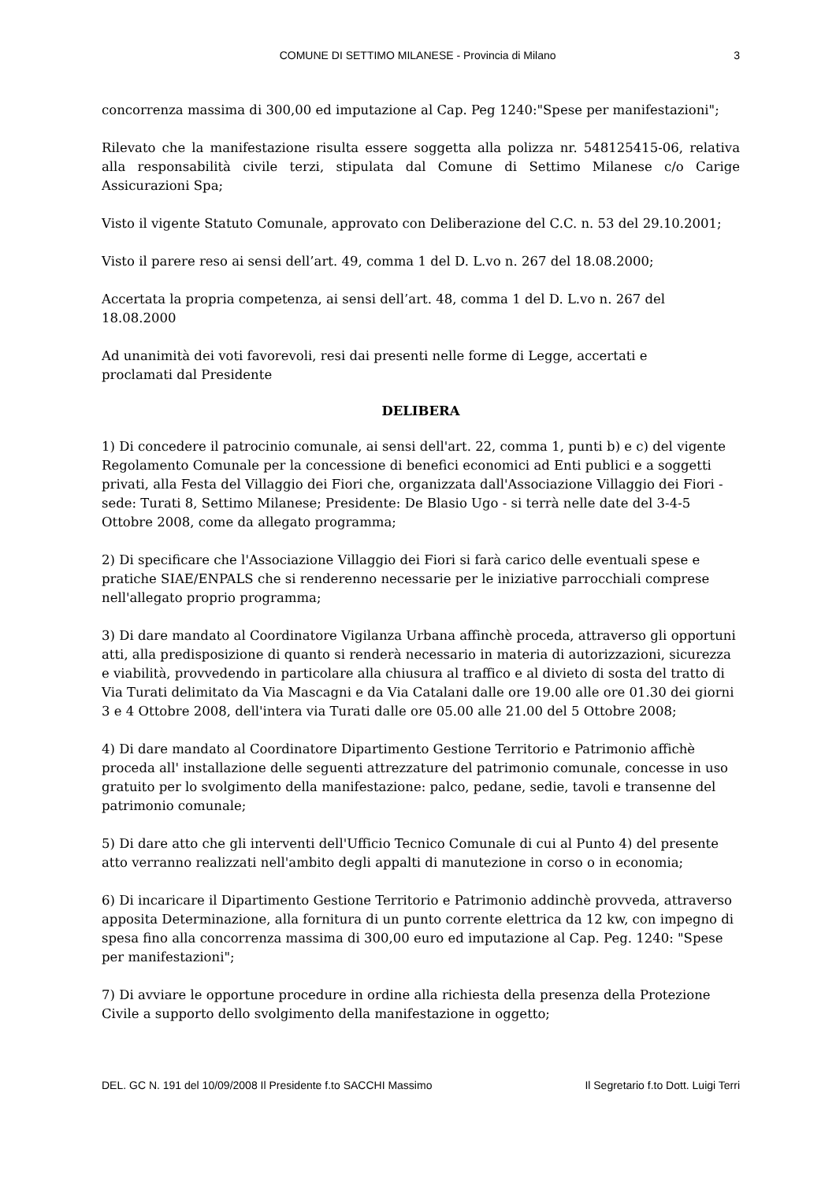COMUNE DI SETTIMO MILANESE - Provincia di Milano 3
concorrenza massima di 300,00 ed imputazione al Cap. Peg 1240:"Spese per manifestazioni";
Rilevato che la manifestazione risulta essere soggetta alla polizza nr. 548125415-06, relativa alla responsabilità civile terzi, stipulata dal Comune di Settimo Milanese c/o Carige Assicurazioni Spa;
Visto il vigente Statuto Comunale, approvato con Deliberazione del C.C. n. 53 del 29.10.2001;
Visto il parere reso ai sensi dell’art. 49, comma 1 del D. L.vo n. 267 del 18.08.2000;
Accertata la propria competenza, ai sensi dell’art. 48, comma 1 del D. L.vo n. 267 del
18.08.2000
Ad unanimità dei voti favorevoli, resi dai presenti nelle forme di Legge, accertati e
proclamati dal Presidente
DELIBERA
1) Di concedere il patrocinio comunale, ai sensi dell'art. 22, comma 1, punti b) e c) del vigente Regolamento Comunale per la concessione di benefici economici ad Enti publici e a soggetti privati, alla Festa del Villaggio dei Fiori che, organizzata dall'Associazione Villaggio dei Fiori - sede: Turati 8, Settimo Milanese; Presidente: De Blasio Ugo - si terrà nelle date del 3-4-5 Ottobre 2008, come da allegato programma;
2) Di specificare che l'Associazione Villaggio dei Fiori si farà carico delle eventuali spese e pratiche SIAE/ENPALS che si renderenno necessarie per le iniziative parrocchiali comprese nell'allegato proprio programma;
3) Di dare mandato al Coordinatore Vigilanza Urbana affinchè proceda, attraverso gli opportuni atti, alla predisposizione di quanto si renderà necessario in materia di autorizzazioni, sicurezza e viabilità, provvedendo in particolare alla chiusura al traffico e al divieto di sosta del tratto di Via Turati delimitato da Via Mascagni e da Via Catalani dalle ore 19.00 alle ore 01.30 dei giorni 3 e 4 Ottobre 2008, dell'intera via Turati dalle ore 05.00 alle 21.00 del 5 Ottobre 2008;
4) Di dare mandato al Coordinatore Dipartimento Gestione Territorio e Patrimonio affichè proceda all' installazione delle seguenti attrezzature del patrimonio comunale, concesse in uso gratuito per lo svolgimento della manifestazione: palco, pedane, sedie, tavoli e transenne del patrimonio comunale;
5) Di dare atto che gli interventi dell'Ufficio Tecnico Comunale di cui al Punto 4) del presente atto verranno realizzati nell'ambito degli appalti di manutezione in corso o in economia;
6) Di incaricare il Dipartimento Gestione Territorio e Patrimonio addinchè provveda, attraverso apposita Determinazione, alla fornitura di un punto corrente elettrica da 12 kw, con impegno di spesa fino alla concorrenza massima di 300,00 euro ed imputazione al Cap. Peg. 1240: "Spese per manifestazioni";
7) Di avviare le opportune procedure in ordine alla richiesta della presenza della Protezione Civile a supporto dello svolgimento della manifestazione in oggetto;
DEL. GC N. 191 del 10/09/2008 Il Presidente f.to SACCHI Massimo Il Segretario f.to Dott. Luigi Terri